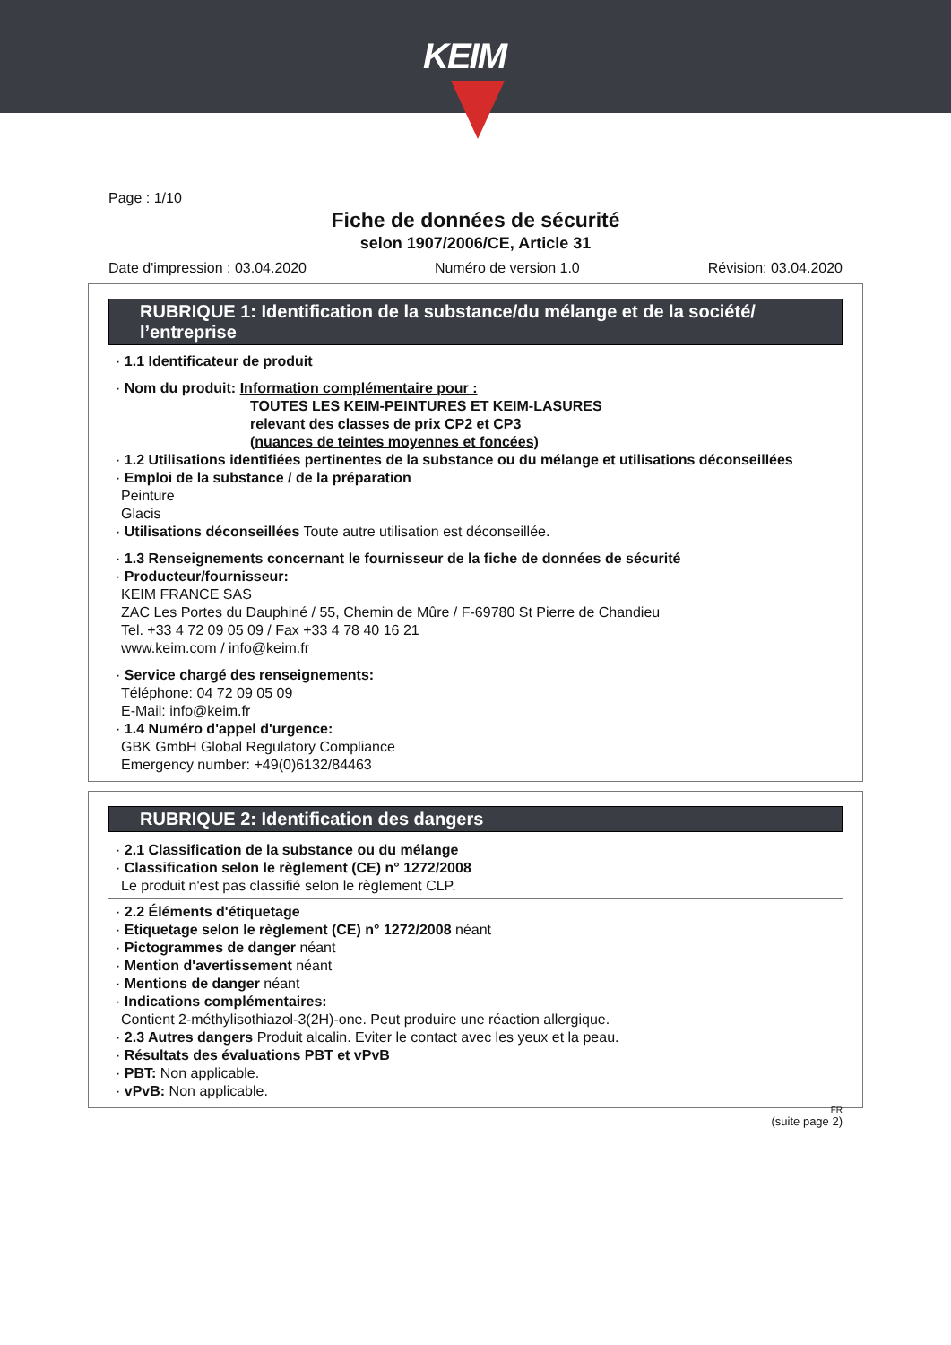KEIM
Page : 1/10
Fiche de données de sécurité
selon 1907/2006/CE, Article 31
Date d'impression : 03.04.2020 Numéro de version 1.0 Révision: 03.04.2020
RUBRIQUE 1: Identification de la substance/du mélange et de la société/ l’entreprise
· 1.1 Identificateur de produit
· Nom du produit: Information complémentaire pour :
TOUTES LES KEIM-PEINTURES ET KEIM-LASURES
relevant des classes de prix CP2 et CP3
(nuances de teintes moyennes et foncées)
· 1.2 Utilisations identifiées pertinentes de la substance ou du mélange et utilisations déconseillées
· Emploi de la substance / de la préparation
Peinture
Glacis
· Utilisations déconseillées Toute autre utilisation est déconseillée.
· 1.3 Renseignements concernant le fournisseur de la fiche de données de sécurité
· Producteur/fournisseur:
KEIM FRANCE SAS
ZAC Les Portes du Dauphiné / 55, Chemin de Mûre / F-69780 St Pierre de Chandieu
Tel. +33 4 72 09 05 09 / Fax +33 4 78 40 16 21
www.keim.com / info@keim.fr
· Service chargé des renseignements:
Téléphone: 04 72 09 05 09
E-Mail: info@keim.fr
· 1.4 Numéro d'appel d'urgence:
GBK GmbH Global Regulatory Compliance
Emergency number: +49(0)6132/84463
RUBRIQUE 2: Identification des dangers
· 2.1 Classification de la substance ou du mélange
· Classification selon le règlement (CE) n° 1272/2008
Le produit n'est pas classifié selon le règlement CLP.
· 2.2 Éléments d'étiquetage
· Etiquetage selon le règlement (CE) n° 1272/2008 néant
· Pictogrammes de danger néant
· Mention d'avertissement néant
· Mentions de danger néant
· Indications complémentaires:
Contient 2-méthylisothiazol-3(2H)-one. Peut produire une réaction allergique.
· 2.3 Autres dangers Produit alcalin. Eviter le contact avec les yeux et la peau.
· Résultats des évaluations PBT et vPvB
· PBT: Non applicable.
· vPvB: Non applicable.
FR
(suite page 2)